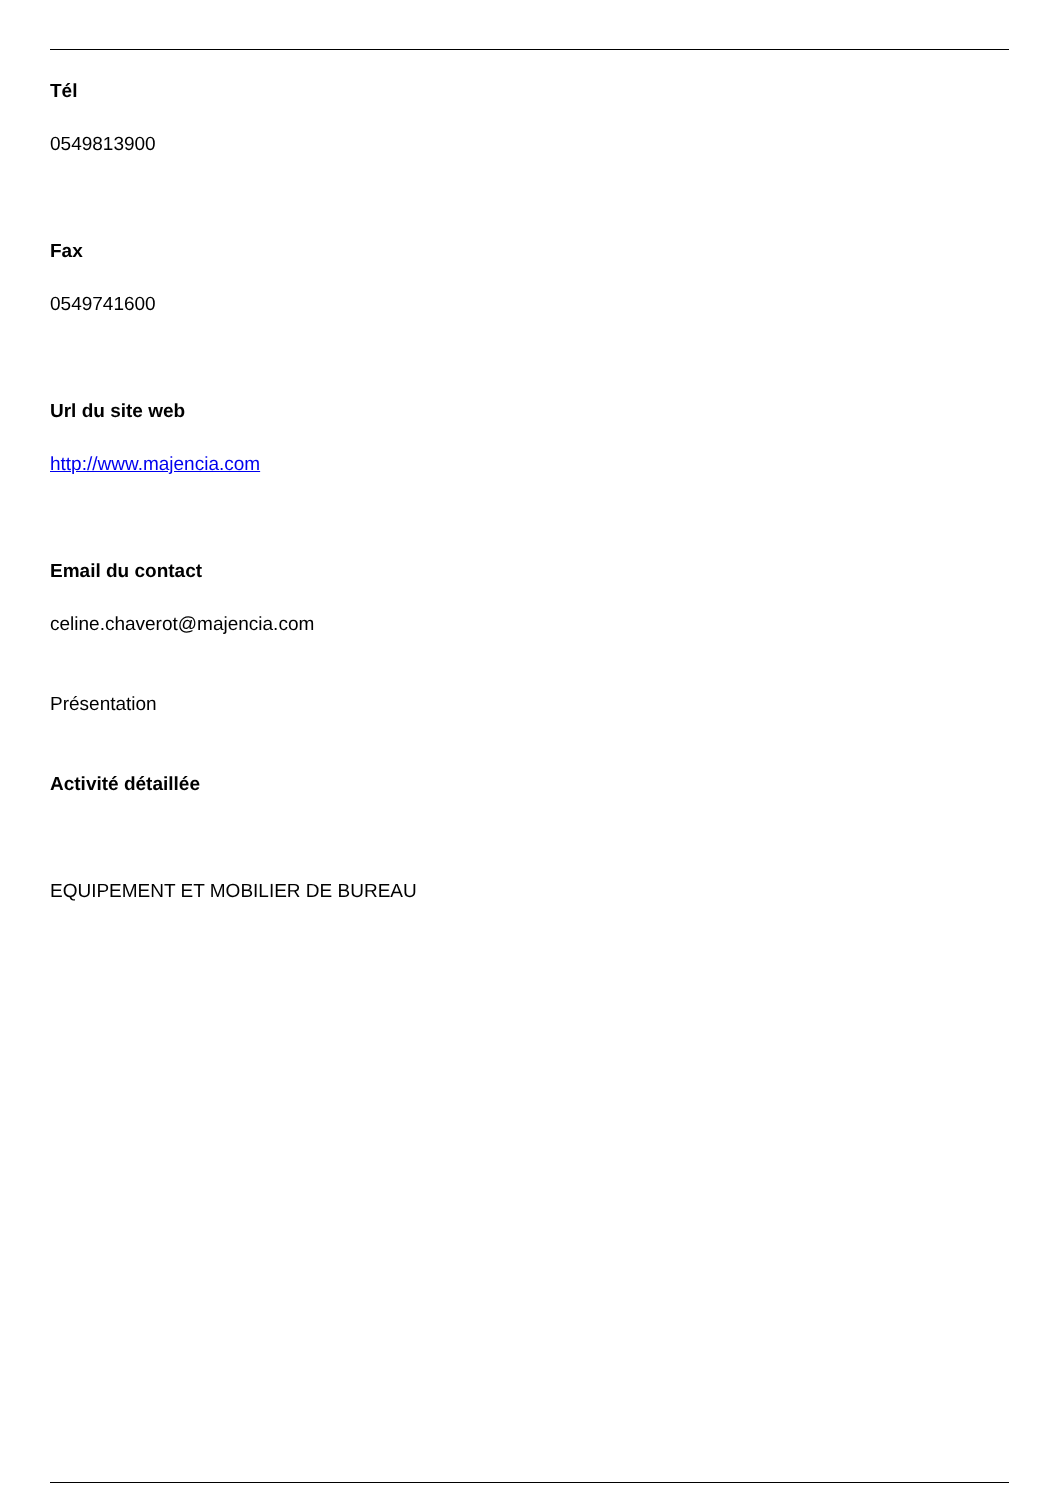Tél
0549813900
Fax
0549741600
Url du site web
http://www.majencia.com
Email du contact
celine.chaverot@majencia.com
Présentation
Activité détaillée
EQUIPEMENT ET MOBILIER DE BUREAU